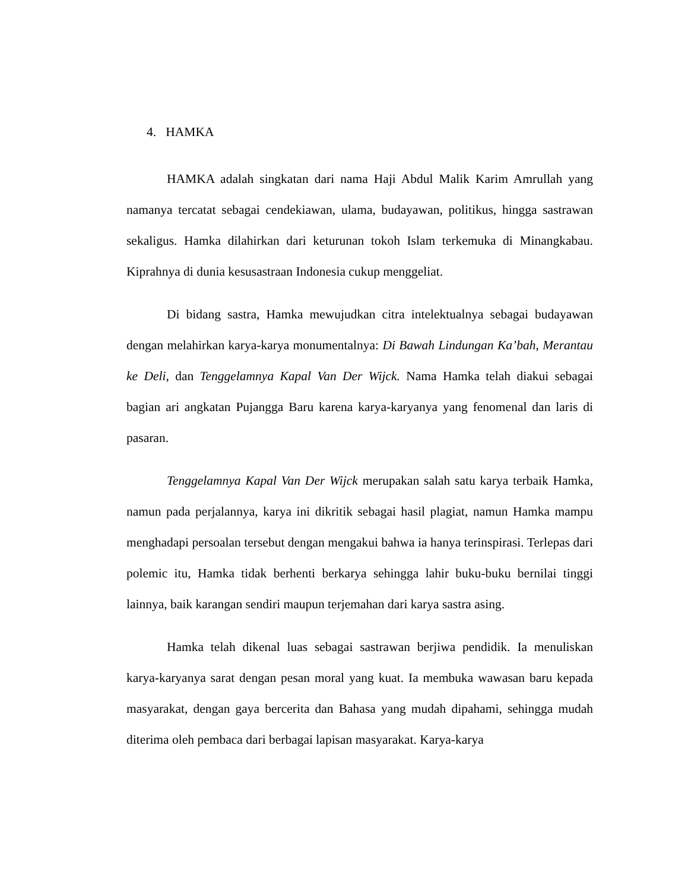4. HAMKA
HAMKA adalah singkatan dari nama Haji Abdul Malik Karim Amrullah yang namanya tercatat sebagai cendekiawan, ulama, budayawan, politikus, hingga sastrawan sekaligus. Hamka dilahirkan dari keturunan tokoh Islam terkemuka di Minangkabau. Kiprahnya di dunia kesusastraan Indonesia cukup menggeliat.
Di bidang sastra, Hamka mewujudkan citra intelektualnya sebagai budayawan dengan melahirkan karya-karya monumentalnya: Di Bawah Lindungan Ka’bah, Merantau ke Deli, dan Tenggelamnya Kapal Van Der Wijck. Nama Hamka telah diakui sebagai bagian ari angkatan Pujangga Baru karena karya-karyanya yang fenomenal dan laris di pasaran.
Tenggelamnya Kapal Van Der Wijck merupakan salah satu karya terbaik Hamka, namun pada perjalannya, karya ini dikritik sebagai hasil plagiat, namun Hamka mampu menghadapi persoalan tersebut dengan mengakui bahwa ia hanya terinspirasi. Terlepas dari polemic itu, Hamka tidak berhenti berkarya sehingga lahir buku-buku bernilai tinggi lainnya, baik karangan sendiri maupun terjemahan dari karya sastra asing.
Hamka telah dikenal luas sebagai sastrawan berjiwa pendidik. Ia menuliskan karya-karyanya sarat dengan pesan moral yang kuat. Ia membuka wawasan baru kepada masyarakat, dengan gaya bercerita dan Bahasa yang mudah dipahami, sehingga mudah diterima oleh pembaca dari berbagai lapisan masyarakat. Karya-karya